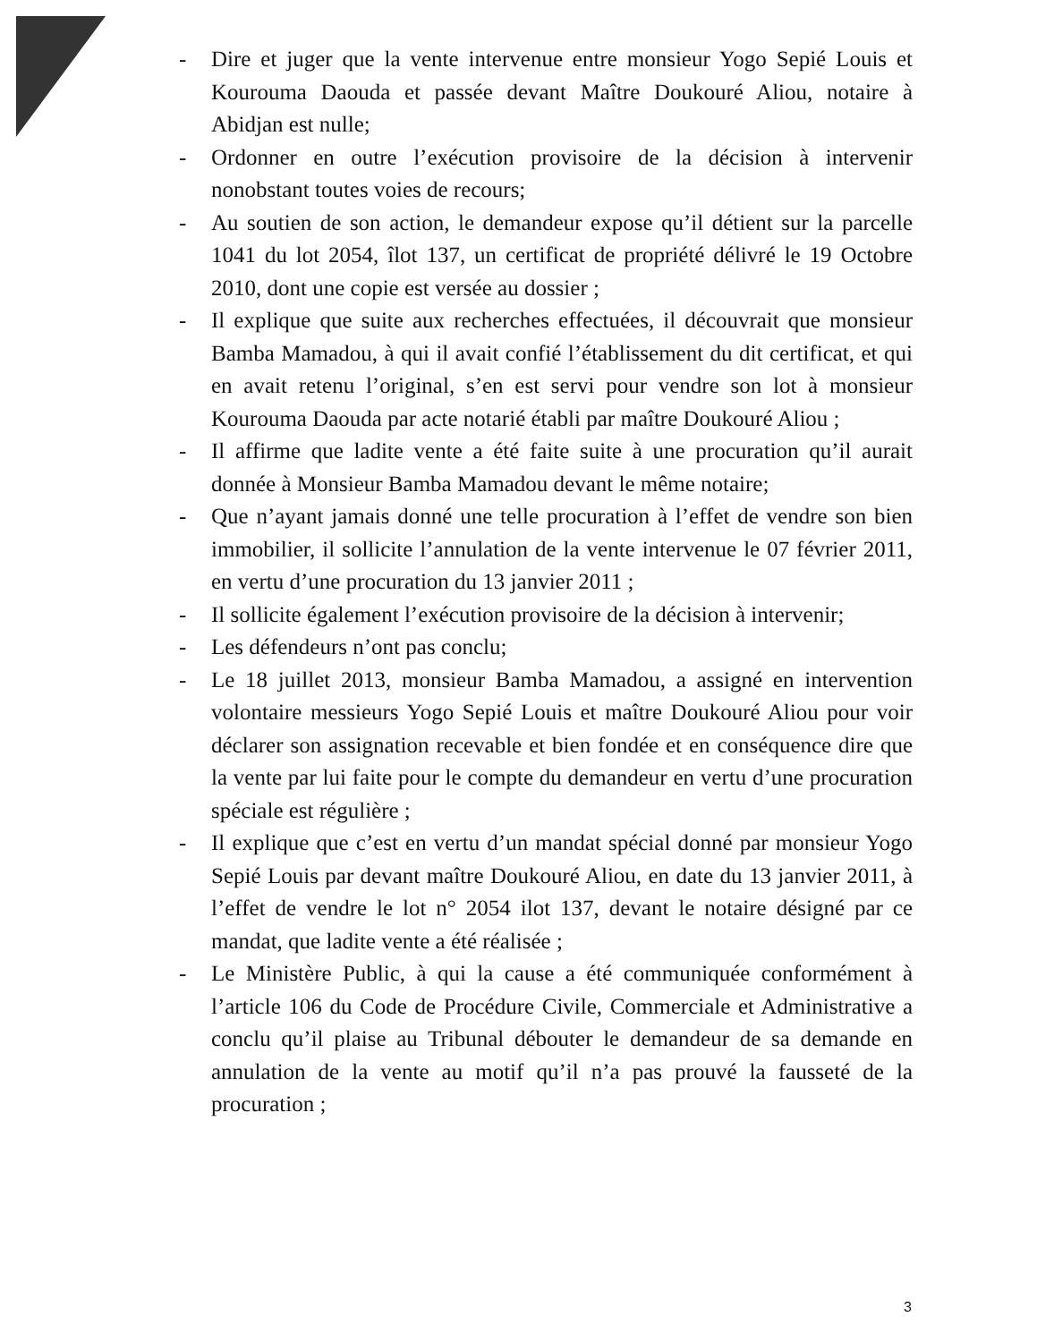- Dire et juger que la vente intervenue entre monsieur Yogo Sepié Louis et Kourouma Daouda et passée devant Maître Doukouré Aliou, notaire à Abidjan est nulle;
- Ordonner en outre l’exécution provisoire de la décision à intervenir nonobstant toutes voies de recours;
- Au soutien de son action, le demandeur expose qu’il détient sur la parcelle 1041 du lot 2054, îlot 137, un certificat de propriété délivré le 19 Octobre 2010, dont une copie est versée au dossier ;
- Il explique que suite aux recherches effectuées, il découvrait que monsieur Bamba Mamadou, à qui il avait confié l’établissement du dit certificat, et qui en avait retenu l’original, s’en est servi pour vendre son lot à monsieur Kourouma Daouda par acte notarié établi par maître Doukouré Aliou ;
- Il affirme que ladite vente a été faite suite à une procuration qu’il aurait donnée à Monsieur Bamba Mamadou devant le même notaire;
- Que n’ayant jamais donné une telle procuration à l’effet de vendre son bien immobilier, il sollicite l’annulation de la vente intervenue le 07 février 2011, en vertu d’une procuration du 13 janvier 2011 ;
- Il sollicite également l’exécution provisoire de la décision à intervenir;
- Les défendeurs n’ont pas conclu;
- Le 18 juillet 2013, monsieur Bamba Mamadou, a assigné en intervention volontaire messieurs Yogo Sepié Louis et maître Doukouré Aliou pour voir déclarer son assignation recevable et bien fondée et en conséquence dire que la vente par lui faite pour le compte du demandeur en vertu d’une procuration spéciale est régulière ;
- Il explique que c’est en vertu d’un mandat spécial donné par monsieur Yogo Sepié Louis par devant maître Doukouré Aliou, en date du 13 janvier 2011, à l’effet de vendre le lot n° 2054 ilot 137, devant le notaire désigné par ce mandat, que ladite vente a été réalisée ;
- Le Ministère Public, à qui la cause a été communiquée conformément à l’article 106 du Code de Procédure Civile, Commerciale et Administrative a conclu qu’il plaise au Tribunal débouter le demandeur de sa demande en annulation de la vente au motif qu’il n’a pas prouvé la fausseté de la procuration ;
3